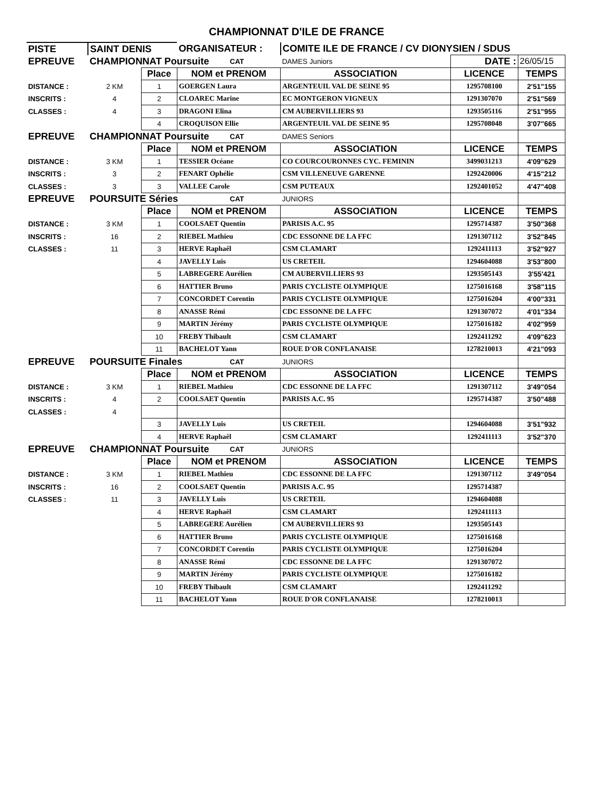CHAMPIONNAT D'ILE DE FRANCE
| PISTE | SAINT DENIS | | ORGANISATEUR : | | COMITE ILE DE FRANCE / CV DIONYSIEN / SDUS | | |
| EPREUVE | CHAMPIONNAT Poursuite | | | CAT | DAMES Juniors | DATE : | 26/05/15 |
| | | Place | NOM et PRENOM | | ASSOCIATION | LICENCE | TEMPS |
| DISTANCE : | 2 KM | 1 | GOERGEN Laura | | ARGENTEUIL VAL DE SEINE 95 | 1295708100 | 2'51"155 |
| INSCRITS : | 4 | 2 | CLOAREC Marine | | EC MONTGERON VIGNEUX | 1291307070 | 2'51"569 |
| CLASSES : | 4 | 3 | DRAGONI Elina | | CM AUBERVILLIERS 93 | 1293505116 | 2'51"955 |
| | | 4 | CROQUISON Ellie | | ARGENTEUIL VAL DE SEINE 95 | 1295708048 | 3'07"665 |
| EPREUVE | CHAMPIONNAT Poursuite | | | CAT | DAMES Seniors | | |
| | | Place | NOM et PRENOM | | ASSOCIATION | LICENCE | TEMPS |
| DISTANCE : | 3 KM | 1 | TESSIER Océane | | CO COURCOURONNES CYC. FEMININ | 3499031213 | 4'09"629 |
| INSCRITS : | 3 | 2 | FENART Ophélie | | CSM VILLENEUVE GARENNE | 1292420006 | 4'15"212 |
| CLASSES : | 3 | 3 | VALLEE Carole | | CSM PUTEAUX | 1292401052 | 4'47"408 |
| EPREUVE | POURSUITE Séries | | | CAT | JUNIORS | | |
| | | Place | NOM et PRENOM | | ASSOCIATION | LICENCE | TEMPS |
| DISTANCE : | 3 KM | 1 | COOLSAET Quentin | | PARISIS A.C. 95 | 1295714387 | 3'50"368 |
| INSCRITS : | 16 | 2 | RIEBEL Mathieu | | CDC ESSONNE DE LA FFC | 1291307112 | 3'52"845 |
| CLASSES : | 11 | 3 | HERVE Raphaêl | | CSM CLAMART | 1292411113 | 3'52"927 |
| | | 4 | JAVELLY Luis | | US CRETEIL | 1294604088 | 3'53"800 |
| | | 5 | LABREGERE Aurélien | | CM AUBERVILLIERS 93 | 1293505143 | 3'55'421 |
| | | 6 | HATTIER Bruno | | PARIS CYCLISTE OLYMPIQUE | 1275016168 | 3'58"115 |
| | | 7 | CONCORDET Corentin | | PARIS CYCLISTE OLYMPIQUE | 1275016204 | 4'00"331 |
| | | 8 | ANASSE Rémi | | CDC ESSONNE DE LA FFC | 1291307072 | 4'01"334 |
| | | 9 | MARTIN Jérémy | | PARIS CYCLISTE OLYMPIQUE | 1275016182 | 4'02"959 |
| | | 10 | FREBY Thibault | | CSM CLAMART | 1292411292 | 4'09"623 |
| | | 11 | BACHELOT Yann | | ROUE D'OR CONFLANAISE | 1278210013 | 4'21"093 |
| EPREUVE | POURSUITE Finales | | | CAT | JUNIORS | | |
| | | Place | NOM et PRENOM | | ASSOCIATION | LICENCE | TEMPS |
| DISTANCE : | 3 KM | 1 | RIEBEL Mathieu | | CDC ESSONNE DE LA FFC | 1291307112 | 3'49"054 |
| INSCRITS : | 4 | 2 | COOLSAET Quentin | | PARISIS A.C. 95 | 1295714387 | 3'50"488 |
| CLASSES : | 4 | | | | | | |
| | | 3 | JAVELLY Luis | | US CRETEIL | 1294604088 | 3'51"932 |
| | | 4 | HERVE Raphaêl | | CSM CLAMART | 1292411113 | 3'52"370 |
| EPREUVE | CHAMPIONNAT Poursuite | | | CAT | JUNIORS | | |
| | | Place | NOM et PRENOM | | ASSOCIATION | LICENCE | TEMPS |
| DISTANCE : | 3 KM | 1 | RIEBEL Mathieu | | CDC ESSONNE DE LA FFC | 1291307112 | 3'49"054 |
| INSCRITS : | 16 | 2 | COOLSAET Quentin | | PARISIS A.C. 95 | 1295714387 | |
| CLASSES : | 11 | 3 | JAVELLY Luis | | US CRETEIL | 1294604088 | |
| | | 4 | HERVE Raphaêl | | CSM CLAMART | 1292411113 | |
| | | 5 | LABREGERE Aurélien | | CM AUBERVILLIERS 93 | 1293505143 | |
| | | 6 | HATTIER Bruno | | PARIS CYCLISTE OLYMPIQUE | 1275016168 | |
| | | 7 | CONCORDET Corentin | | PARIS CYCLISTE OLYMPIQUE | 1275016204 | |
| | | 8 | ANASSE Rémi | | CDC ESSONNE DE LA FFC | 1291307072 | |
| | | 9 | MARTIN Jérémy | | PARIS CYCLISTE OLYMPIQUE | 1275016182 | |
| | | 10 | FREBY Thibault | | CSM CLAMART | 1292411292 | |
| | | 11 | BACHELOT Yann | | ROUE D'OR CONFLANAISE | 1278210013 | |